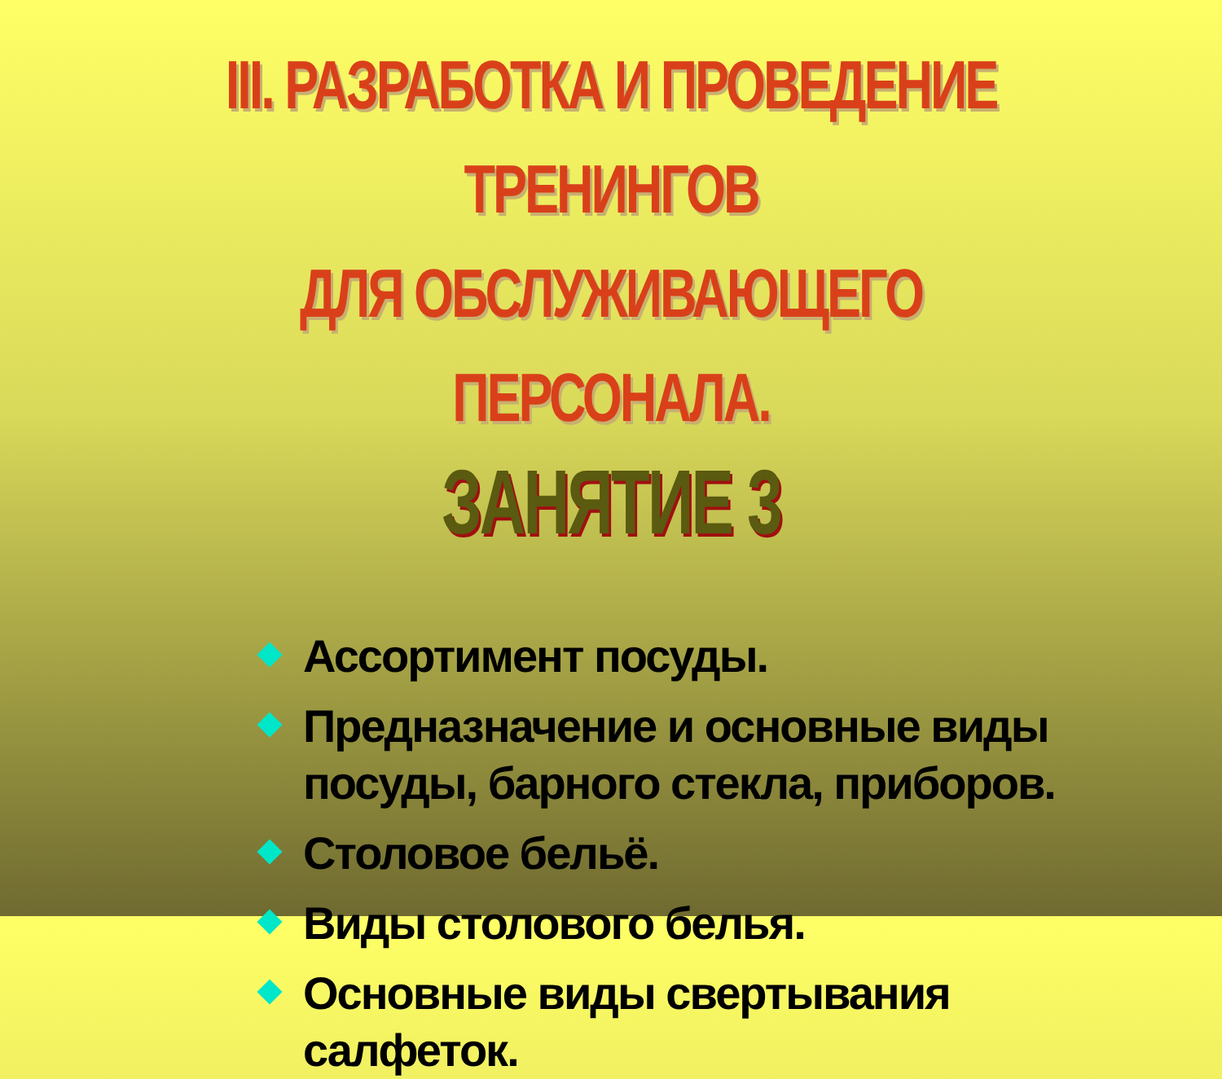III. РАЗРАБОТКА И ПРОВЕДЕНИЕ ТРЕНИНГОВ
ДЛЯ ОБСЛУЖИВАЮЩЕГО ПЕРСОНАЛА.
ЗАНЯТИЕ 3
Ассортимент посуды.
Предназначение и основные виды
посуды, барного стекла, приборов.
Столовое бельё.
Виды столового белья.
Основные виды свертывания
салфеток.